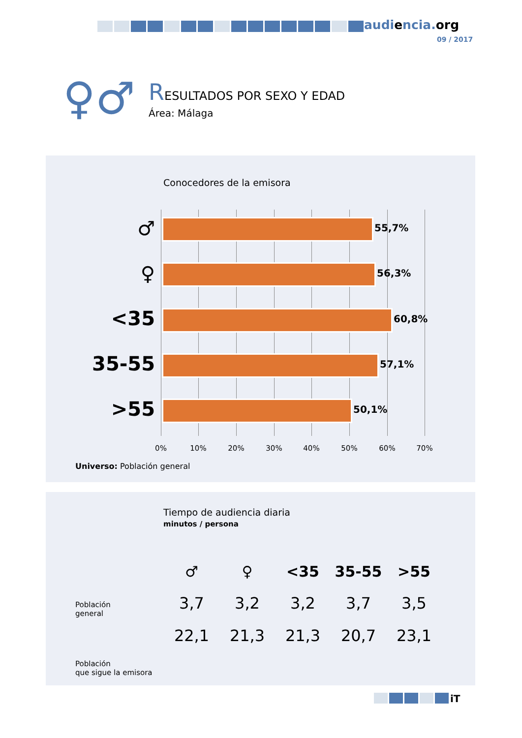audiencia.org
09 / 2017
♀♂
RESULTADOS POR SEXO Y EDAD
Área: Málaga
Conocedores de la emisora
♂ 55,7%
♀ 56,3%
<35 60,8%
35-55 57,1%
>55 50,1%
0% 10% 20% 30% 40% 50% 60% 70%
Universo: Población general
Tiempo de audiencia diaria
minutos / persona
| ♂ | ♀ | <35 | 35-55 | >55 |
| --- | --- | --- | --- | --- |
| 3,7 | 3,2 | 3,2 | 3,7 | 3,5 |
| 22,1 | 21,3 | 21,3 | 20,7 | 23,1 |
Población
general
Población
que sigue la emisora
iT